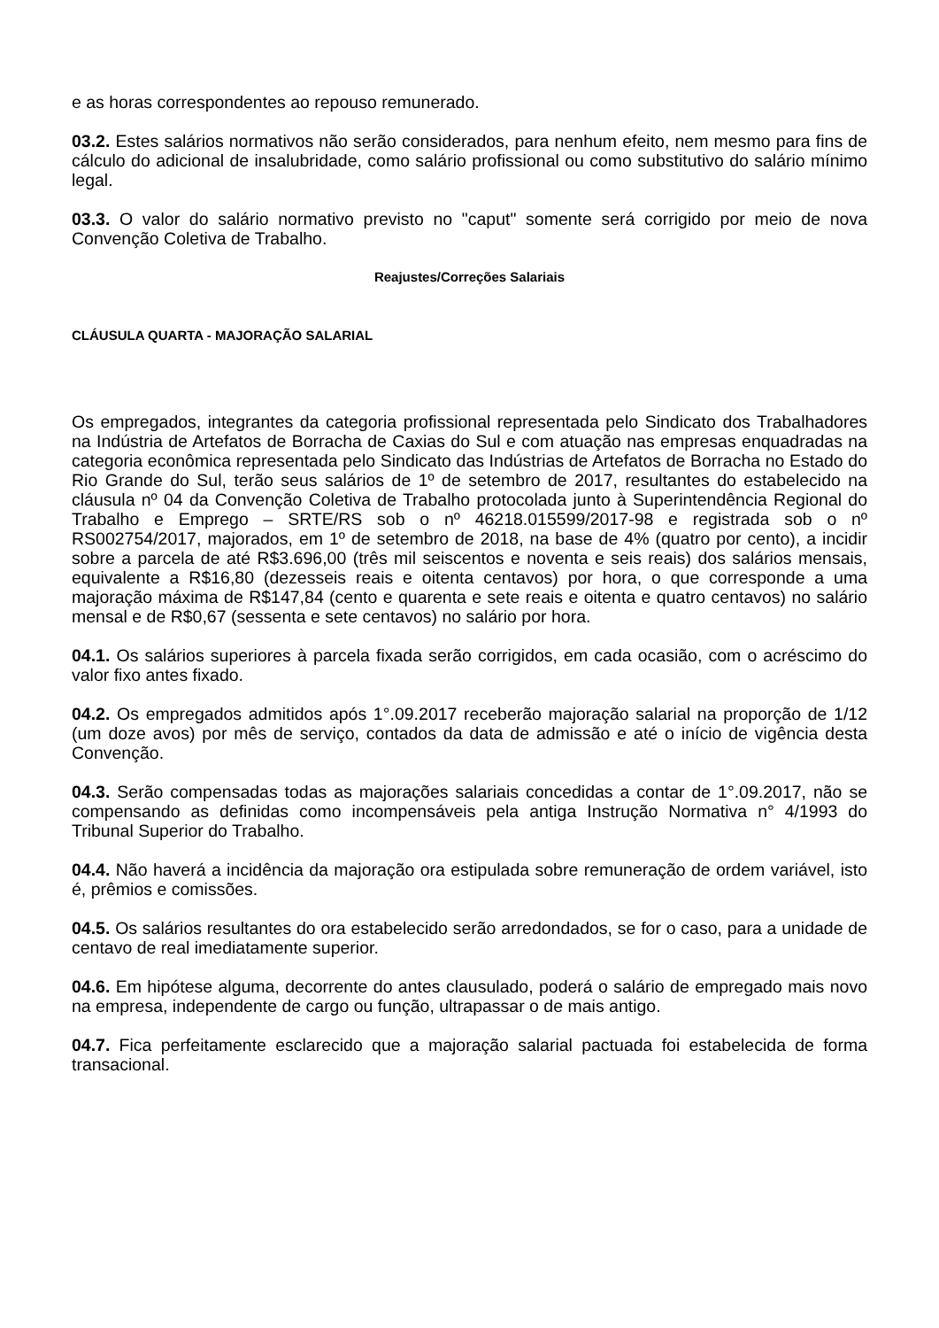e as horas correspondentes ao repouso remunerado.
03.2. Estes salários normativos não serão considerados, para nenhum efeito, nem mesmo para fins de cálculo do adicional de insalubridade, como salário profissional ou como substitutivo do salário mínimo legal.
03.3. O valor do salário normativo previsto no "caput" somente será corrigido por meio de nova Convenção Coletiva de Trabalho.
Reajustes/Correções Salariais
CLÁUSULA QUARTA - MAJORAÇÃO SALARIAL
Os empregados, integrantes da categoria profissional representada pelo Sindicato dos Trabalhadores na Indústria de Artefatos de Borracha de Caxias do Sul e com atuação nas empresas enquadradas na categoria econômica representada pelo Sindicato das Indústrias de Artefatos de Borracha no Estado do Rio Grande do Sul, terão seus salários de 1º de setembro de 2017, resultantes do estabelecido na cláusula nº 04 da Convenção Coletiva de Trabalho protocolada junto à Superintendência Regional do Trabalho e Emprego – SRTE/RS sob o nº 46218.015599/2017-98 e registrada sob o nº RS002754/2017, majorados, em 1º de setembro de 2018, na base de 4% (quatro por cento), a incidir sobre a parcela de até R$3.696,00 (três mil seiscentos e noventa e seis reais) dos salários mensais, equivalente a R$16,80 (dezesseis reais e oitenta centavos) por hora, o que corresponde a uma majoração máxima de R$147,84 (cento e quarenta e sete reais e oitenta e quatro centavos) no salário mensal e de R$0,67 (sessenta e sete centavos) no salário por hora.
04.1. Os salários superiores à parcela fixada serão corrigidos, em cada ocasião, com o acréscimo do valor fixo antes fixado.
04.2. Os empregados admitidos após 1°.09.2017 receberão majoração salarial na proporção de 1/12 (um doze avos) por mês de serviço, contados da data de admissão e até o início de vigência desta Convenção.
04.3. Serão compensadas todas as majorações salariais concedidas a contar de 1°.09.2017, não se compensando as definidas como incompensáveis pela antiga Instrução Normativa n° 4/1993 do Tribunal Superior do Trabalho.
04.4. Não haverá a incidência da majoração ora estipulada sobre remuneração de ordem variável, isto é, prêmios e comissões.
04.5. Os salários resultantes do ora estabelecido serão arredondados, se for o caso, para a unidade de centavo de real imediatamente superior.
04.6. Em hipótese alguma, decorrente do antes clausulado, poderá o salário de empregado mais novo na empresa, independente de cargo ou função, ultrapassar o de mais antigo.
04.7. Fica perfeitamente esclarecido que a majoração salarial pactuada foi estabelecida de forma transacional.